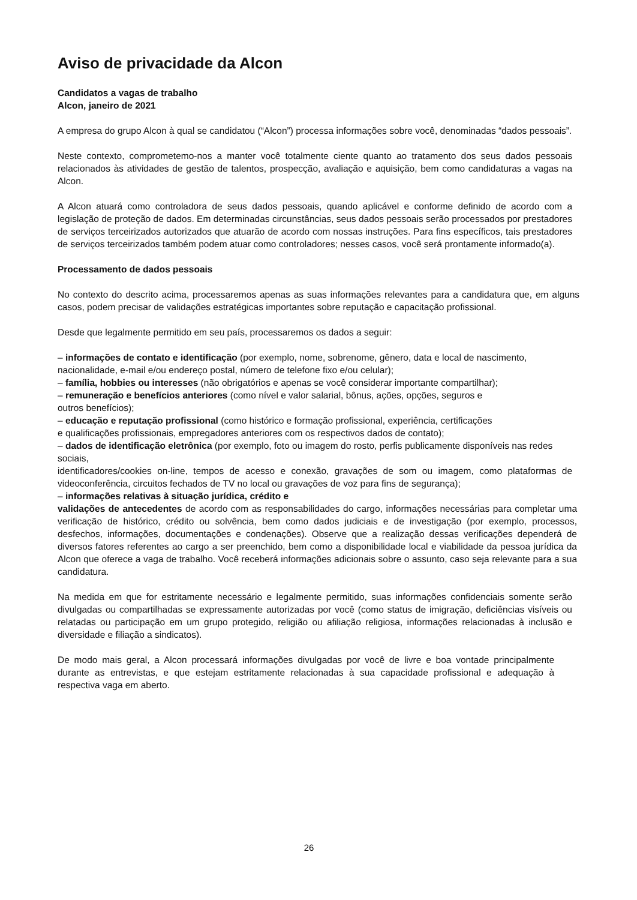Aviso de privacidade da Alcon
Candidatos a vagas de trabalho
Alcon, janeiro de 2021
A empresa do grupo Alcon à qual se candidatou (“Alcon”) processa informações sobre você, denominadas “dados pessoais”.
Neste contexto, comprometemo-nos a manter você totalmente ciente quanto ao tratamento dos seus dados pessoais relacionados às atividades de gestão de talentos, prospecção, avaliação e aquisição, bem como candidaturas a vagas na Alcon.
A Alcon atuará como controladora de seus dados pessoais, quando aplicável e conforme definido de acordo com a legislação de proteção de dados. Em determinadas circunstâncias, seus dados pessoais serão processados por prestadores de serviços terceirizados autorizados que atuarão de acordo com nossas instruções. Para fins específicos, tais prestadores de serviços terceirizados também podem atuar como controladores; nesses casos, você será prontamente informado(a).
Processamento de dados pessoais
No contexto do descrito acima, processaremos apenas as suas informações relevantes para a candidatura que, em alguns casos, podem precisar de validações estratégicas importantes sobre reputação e capacitação profissional.
Desde que legalmente permitido em seu país, processaremos os dados a seguir:
– informações de contato e identificação (por exemplo, nome, sobrenome, gênero, data e local de nascimento, nacionalidade, e-mail e/ou endereço postal, número de telefone fixo e/ou celular);
– família, hobbies ou interesses (não obrigatórios e apenas se você considerar importante compartilhar);
– remuneração e benefícios anteriores (como nível e valor salarial, bônus, ações, opções, seguros e
outros benefícios);
– educação e reputação profissional (como histórico e formação profissional, experiência, certificações
e qualificações profissionais, empregadores anteriores com os respectivos dados de contato);
– dados de identificação eletrônica (por exemplo, foto ou imagem do rosto, perfis publicamente disponíveis nas redes sociais,
identificadores/cookies on-line, tempos de acesso e conexão, gravações de som ou imagem, como plataformas de videoconferência, circuitos fechados de TV no local ou gravações de voz para fins de segurança);
– informações relativas à situação jurídica, crédito e
validações de antecedentes de acordo com as responsabilidades do cargo, informações necessárias para completar uma verificação de histórico, crédito ou solvência, bem como dados judiciais e de investigação (por exemplo, processos, desfechos, informações, documentações e condenações). Observe que a realização dessas verificações dependerá de diversos fatores referentes ao cargo a ser preenchido, bem como a disponibilidade local e viabilidade da pessoa jurídica da Alcon que oferece a vaga de trabalho. Você receberá informações adicionais sobre o assunto, caso seja relevante para a sua candidatura.
Na medida em que for estritamente necessário e legalmente permitido, suas informações confidenciais somente serão divulgadas ou compartilhadas se expressamente autorizadas por você (como status de imigração, deficiências visíveis ou relatadas ou participação em um grupo protegido, religião ou afiliação religiosa, informações relacionadas à inclusão e diversidade e filiação a sindicatos).
De modo mais geral, a Alcon processará informações divulgadas por você de livre e boa vontade principalmente durante as entrevistas, e que estejam estritamente relacionadas à sua capacidade profissional e adequação à respectiva vaga em aberto.
26